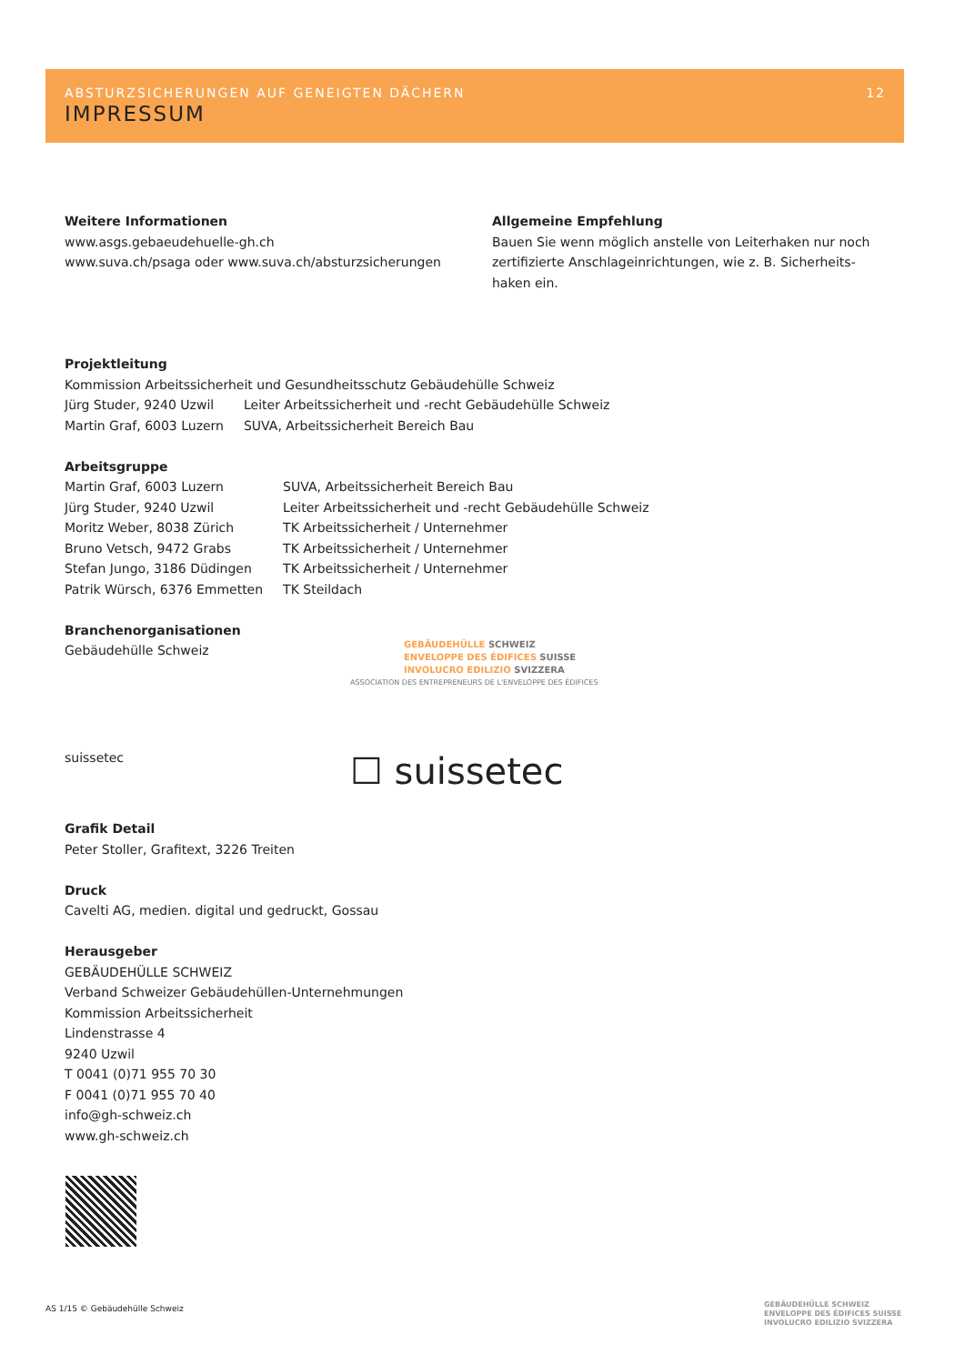ABSTURZSICHERUNGEN AUF GENEIGTEN DÄCHERN 12
IMPRESSUM
Weitere Informationen
www.asgs.gebaeudehuelle-gh.ch
www.suva.ch/psaga oder www.suva.ch/absturzsicherungen
Allgemeine Empfehlung
Bauen Sie wenn möglich anstelle von Leiterhaken nur noch zertifizierte Anschlageinrichtungen, wie z. B. Sicherheits-haken ein.
Projektleitung
Kommission Arbeitssicherheit und Gesundheitsschutz Gebäudehülle Schweiz
| Jürg Studer, 9240 Uzwil | Leiter Arbeitssicherheit und -recht Gebäudehülle Schweiz |
| Martin Graf, 6003 Luzern | SUVA, Arbeitssicherheit Bereich Bau |
Arbeitsgruppe
| Martin Graf, 6003 Luzern | SUVA, Arbeitssicherheit Bereich Bau |
| Jürg Studer, 9240 Uzwil | Leiter Arbeitssicherheit und -recht Gebäudehülle Schweiz |
| Moritz Weber, 8038 Zürich | TK Arbeitssicherheit / Unternehmer |
| Bruno Vetsch, 9472 Grabs | TK Arbeitssicherheit / Unternehmer |
| Stefan Jungo, 3186 Düdingen | TK Arbeitssicherheit / Unternehmer |
| Patrik Würsch, 6376 Emmetten | TK Steildach |
Branchenorganisationen
Gebäudehülle Schweiz
GEBÄUDEHÜLLE SCHWEIZ
ENVELOPPE DES ÉDIFICES SUISSE
INVOLUCRO EDILIZIO SVIZZERA
ASSOCIATION DES ENTREPRENEURS DE L'ENVELOPPE DES ÉDIFICES
suissetec ☐ suissetec
Grafik Detail
Peter Stoller, Grafitext, 3226 Treiten
Druck
Cavelti AG, medien. digital und gedruckt, Gossau
Herausgeber
GEBÄUDEHÜLLE SCHWEIZ
Verband Schweizer Gebäudehüllen-Unternehmungen
Kommission Arbeitssicherheit
Lindenstrasse 4
9240 Uzwil
T 0041 (0)71 955 70 30
F 0041 (0)71 955 70 40
info@gh-schweiz.ch
www.gh-schweiz.ch
AS 1/15 © Gebäudehülle Schweiz
GEBÄUDEHÜLLE SCHWEIZ
ENVELOPPE DES ÉDIFICES SUISSE
INVOLUCRO EDILIZIO SVIZZERA